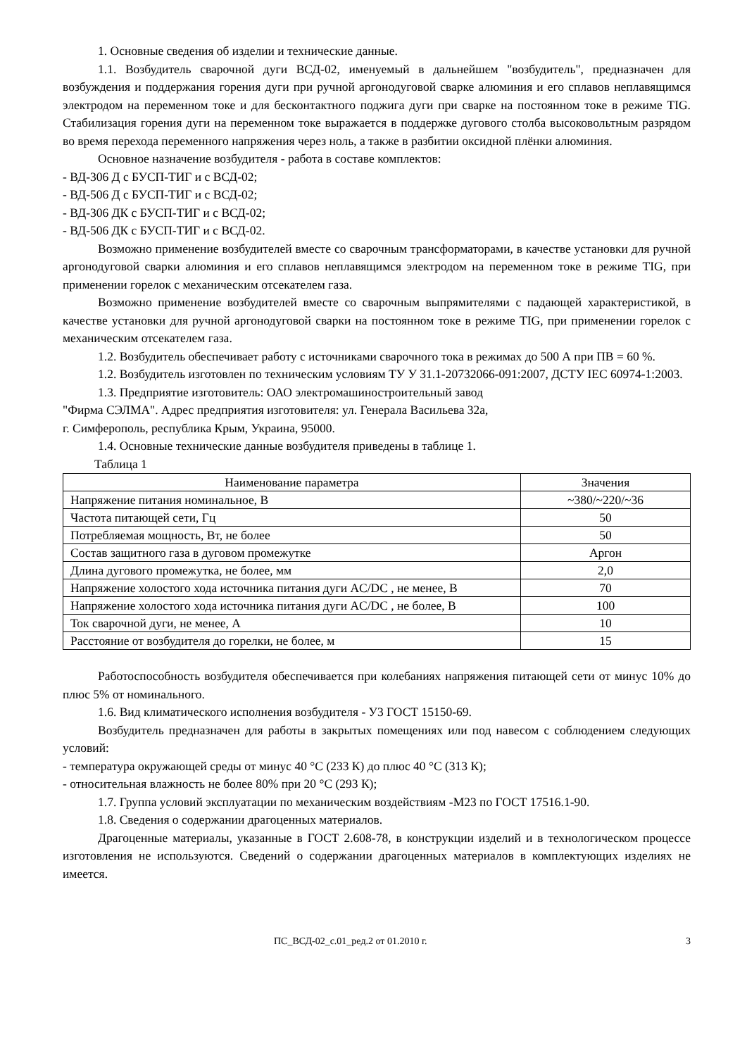1. Основные сведения об изделии и технические данные.
1.1. Возбудитель сварочной дуги ВСД-02, именуемый в дальнейшем "возбудитель", предназначен для возбуждения и поддержания горения дуги при ручной аргонодуговой сварке алюминия и его сплавов неплавящимся электродом на переменном токе и для бесконтактного поджига дуги при сварке на постоянном токе в режиме TIG. Стабилизация горения дуги на переменном токе выражается в поддержке дугового столба высоковольтным разрядом во время перехода переменного напряжения через ноль, а также в разбитии оксидной плёнки алюминия.
Основное назначение возбудителя - работа в составе комплектов:
- ВД-306 Д с БУСП-ТИГ и с ВСД-02;
- ВД-506 Д с БУСП-ТИГ и с ВСД-02;
- ВД-306 ДК с БУСП-ТИГ и с ВСД-02;
- ВД-506 ДК с БУСП-ТИГ и с ВСД-02.
Возможно применение возбудителей вместе со сварочным трансформаторами, в качестве установки для ручной аргонодуговой сварки алюминия и его сплавов неплавящимся электродом на переменном токе в режиме TIG, при применении горелок с механическим отсекателем газа.
Возможно применение возбудителей вместе со сварочным выпрямителями с падающей характеристикой, в качестве установки для ручной аргонодуговой сварки на постоянном токе в режиме TIG, при применении горелок с механическим отсекателем газа.
1.2. Возбудитель обеспечивает работу с источниками сварочного тока в режимах до 500 А при ПВ = 60 %.
1.2. Возбудитель изготовлен по техническим условиям ТУ У 31.1-20732066-091:2007, ДСТУ IEC 60974-1:2003.
1.3. Предприятие изготовитель: ОАО электромашиностроительный завод
"Фирма СЭЛМА". Адрес предприятия изготовителя: ул. Генерала Васильева 32а,
г. Симферополь, республика Крым, Украина, 95000.
1.4. Основные технические данные возбудителя приведены в таблице 1.
Таблица 1
| Наименование параметра | Значения |
| --- | --- |
| Напряжение питания номинальное, В | ~380/~220/~36 |
| Частота питающей сети, Гц | 50 |
| Потребляемая мощность, Вт, не более | 50 |
| Состав защитного газа в дуговом промежутке | Аргон |
| Длина дугового промежутка, не более, мм | 2,0 |
| Напряжение холостого хода источника питания дуги AC/DC , не менее, В | 70 |
| Напряжение холостого хода источника питания дуги AC/DC , не более, В | 100 |
| Ток сварочной дуги, не менее, А | 10 |
| Расстояние от возбудителя до горелки, не более, м | 15 |
Работоспособность возбудителя обеспечивается при колебаниях напряжения питающей сети от минус 10% до плюс 5% от номинального.
1.6. Вид климатического исполнения возбудителя - У3 ГОСТ 15150-69.
Возбудитель предназначен для работы в закрытых помещениях или под навесом с соблюдением следующих условий:
- температура окружающей среды от минус 40 °С (233 К) до плюс 40 °С (313 К);
- относительная влажность не более 80% при 20 °С (293 К);
1.7. Группа условий эксплуатации по механическим воздействиям -М23 по ГОСТ 17516.1-90.
1.8. Сведения о содержании драгоценных материалов.
Драгоценные материалы, указанные в ГОСТ 2.608-78, в конструкции изделий и в технологическом процессе изготовления не используются. Сведений о содержании драгоценных материалов в комплектующих изделиях не имеется.
ПС_ВСД-02_с.01_ред.2 от 01.2010 г. 3